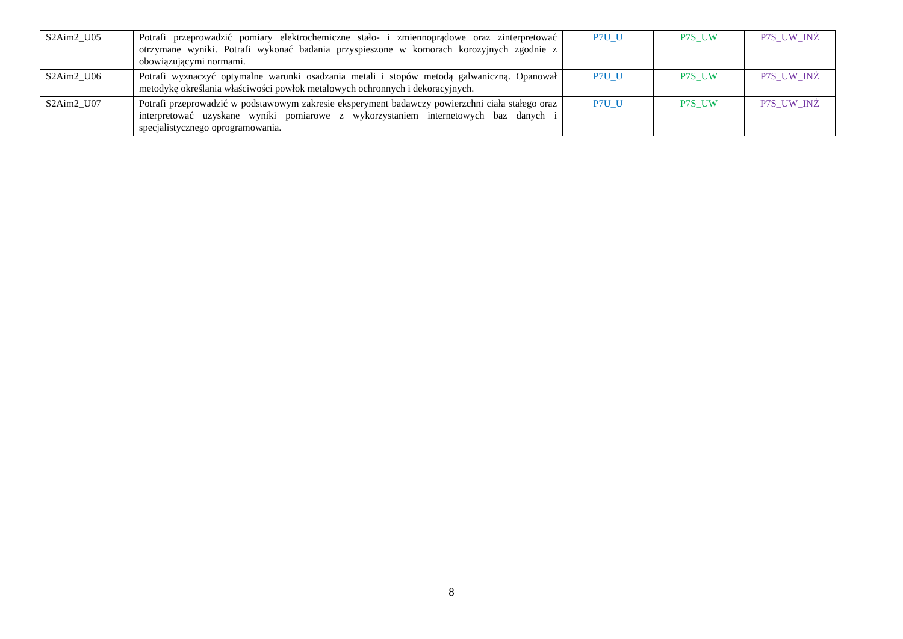| S2Aim2_U05 | Potrafi przeprowadzić pomiary elektrochemiczne stało- i zmiennoprądowe oraz zinterpretować otrzymane wyniki. Potrafi wykonać badania przyspieszone w komorach korozyjnych zgodnie z obowiązującymi normami. | P7U_U | P7S_UW | P7S_UW_INŻ |
| S2Aim2_U06 | Potrafi wyznaczyć optymalne warunki osadzania metali i stopów metodą galwaniczną. Opanował metodykę określania właściwości powłok metalowych ochronnych i dekoracyjnych. | P7U_U | P7S_UW | P7S_UW_INŻ |
| S2Aim2_U07 | Potrafi przeprowadzić w podstawowym zakresie eksperyment badawczy powierzchni ciała stałego oraz interpretować uzyskane wyniki pomiarowe z wykorzystaniem internetowych baz danych i specjalistycznego oprogramowania. | P7U_U | P7S_UW | P7S_UW_INŻ |
8